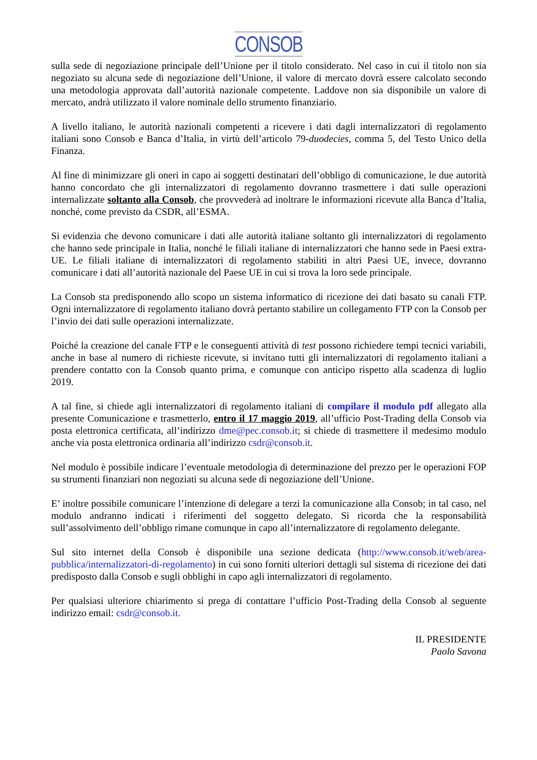CONSOB
sulla sede di negoziazione principale dell’Unione per il titolo considerato. Nel caso in cui il titolo non sia negoziato su alcuna sede di negoziazione dell’Unione, il valore di mercato dovrà essere calcolato secondo una metodologia approvata dall’autorità nazionale competente. Laddove non sia disponibile un valore di mercato, andrà utilizzato il valore nominale dello strumento finanziario.
A livello italiano, le autorità nazionali competenti a ricevere i dati dagli internalizzatori di regolamento italiani sono Consob e Banca d’Italia, in virtù dell’articolo 79-duodecies, comma 5, del Testo Unico della Finanza.
Al fine di minimizzare gli oneri in capo ai soggetti destinatari dell’obbligo di comunicazione, le due autorità hanno concordato che gli internalizzatori di regolamento dovranno trasmettere i dati sulle operazioni internalizzate soltanto alla Consob, che provvederà ad inoltrare le informazioni ricevute alla Banca d’Italia, nonché, come previsto da CSDR, all’ESMA.
Si evidenzia che devono comunicare i dati alle autorità italiane soltanto gli internalizzatori di regolamento che hanno sede principale in Italia, nonché le filiali italiane di internalizzatori che hanno sede in Paesi extra-UE. Le filiali italiane di internalizzatori di regolamento stabiliti in altri Paesi UE, invece, dovranno comunicare i dati all’autorità nazionale del Paese UE in cui si trova la loro sede principale.
La Consob sta predisponendo allo scopo un sistema informatico di ricezione dei dati basato su canali FTP. Ogni internalizzatore di regolamento italiano dovrà pertanto stabilire un collegamento FTP con la Consob per l’invio dei dati sulle operazioni internalizzate.
Poiché la creazione del canale FTP e le conseguenti attività di test possono richiedere tempi tecnici variabili, anche in base al numero di richieste ricevute, si invitano tutti gli internalizzatori di regolamento italiani a prendere contatto con la Consob quanto prima, e comunque con anticipo rispetto alla scadenza di luglio 2019.
A tal fine, si chiede agli internalizzatori di regolamento italiani di compilare il modulo pdf allegato alla presente Comunicazione e trasmetterlo, entro il 17 maggio 2019, all’ufficio Post-Trading della Consob via posta elettronica certificata, all’indirizzo dme@pec.consob.it; si chiede di trasmettere il medesimo modulo anche via posta elettronica ordinaria all’indirizzo csdr@consob.it.
Nel modulo è possibile indicare l’eventuale metodologia di determinazione del prezzo per le operazioni FOP su strumenti finanziari non negoziati su alcuna sede di negoziazione dell’Unione.
E’ inoltre possibile comunicare l’intenzione di delegare a terzi la comunicazione alla Consob; in tal caso, nel modulo andranno indicati i riferimenti del soggetto delegato. Si ricorda che la responsabilità sull’assolvimento dell’obbligo rimane comunque in capo all’internalizzatore di regolamento delegante.
Sul sito internet della Consob è disponibile una sezione dedicata (http://www.consob.it/web/area-pubblica/internalizzatori-di-regolamento) in cui sono forniti ulteriori dettagli sul sistema di ricezione dei dati predisposto dalla Consob e sugli obblighi in capo agli internalizzatori di regolamento.
Per qualsiasi ulteriore chiarimento si prega di contattare l’ufficio Post-Trading della Consob al seguente indirizzo email: csdr@consob.it.
IL PRESIDENTE
Paolo Savona